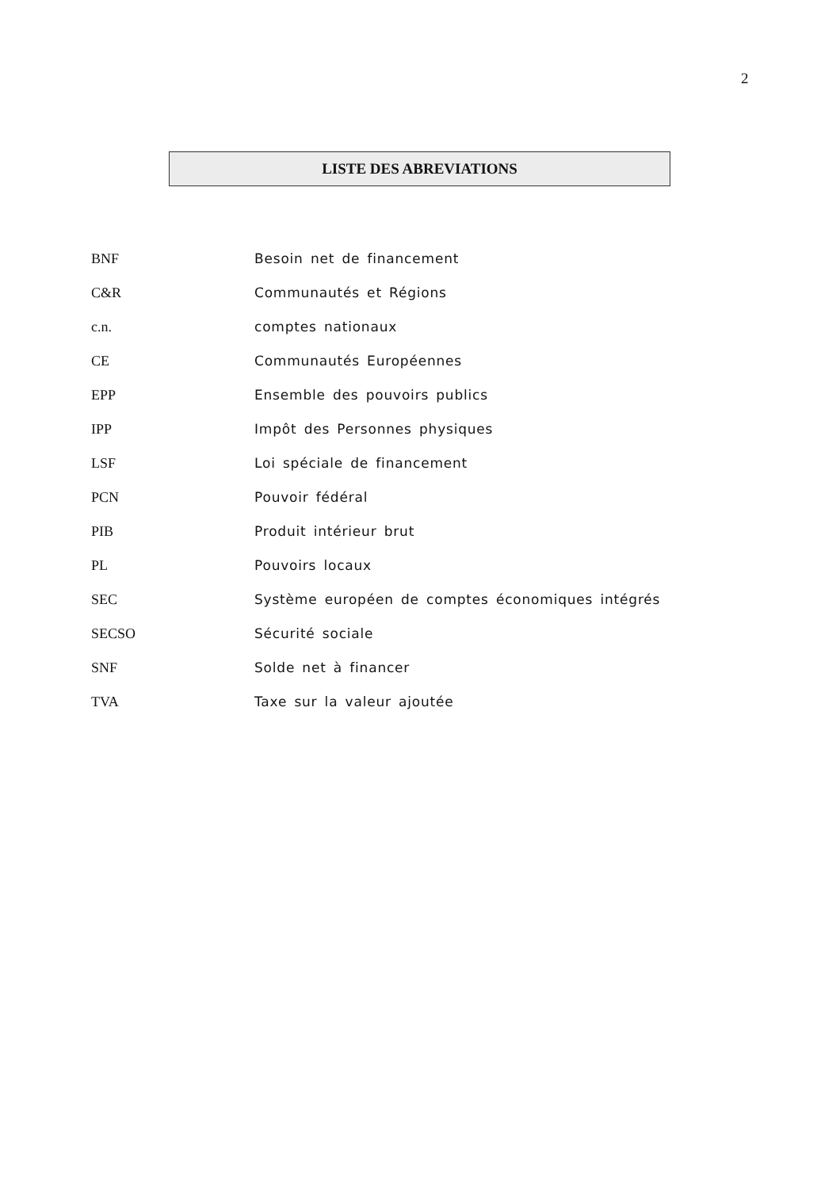2
LISTE DES ABREVIATIONS
BNF Besoin net de financement
C&R Communautés et Régions
c.n. comptes nationaux
CE Communautés Européennes
EPP Ensemble des pouvoirs publics
IPP Impôt des Personnes physiques
LSF Loi spéciale de financement
PCN Pouvoir fédéral
PIB Produit intérieur brut
PL Pouvoirs locaux
SEC Système européen de comptes économiques intégrés
SECSO Sécurité sociale
SNF Solde net à financer
TVA Taxe sur la valeur ajoutée